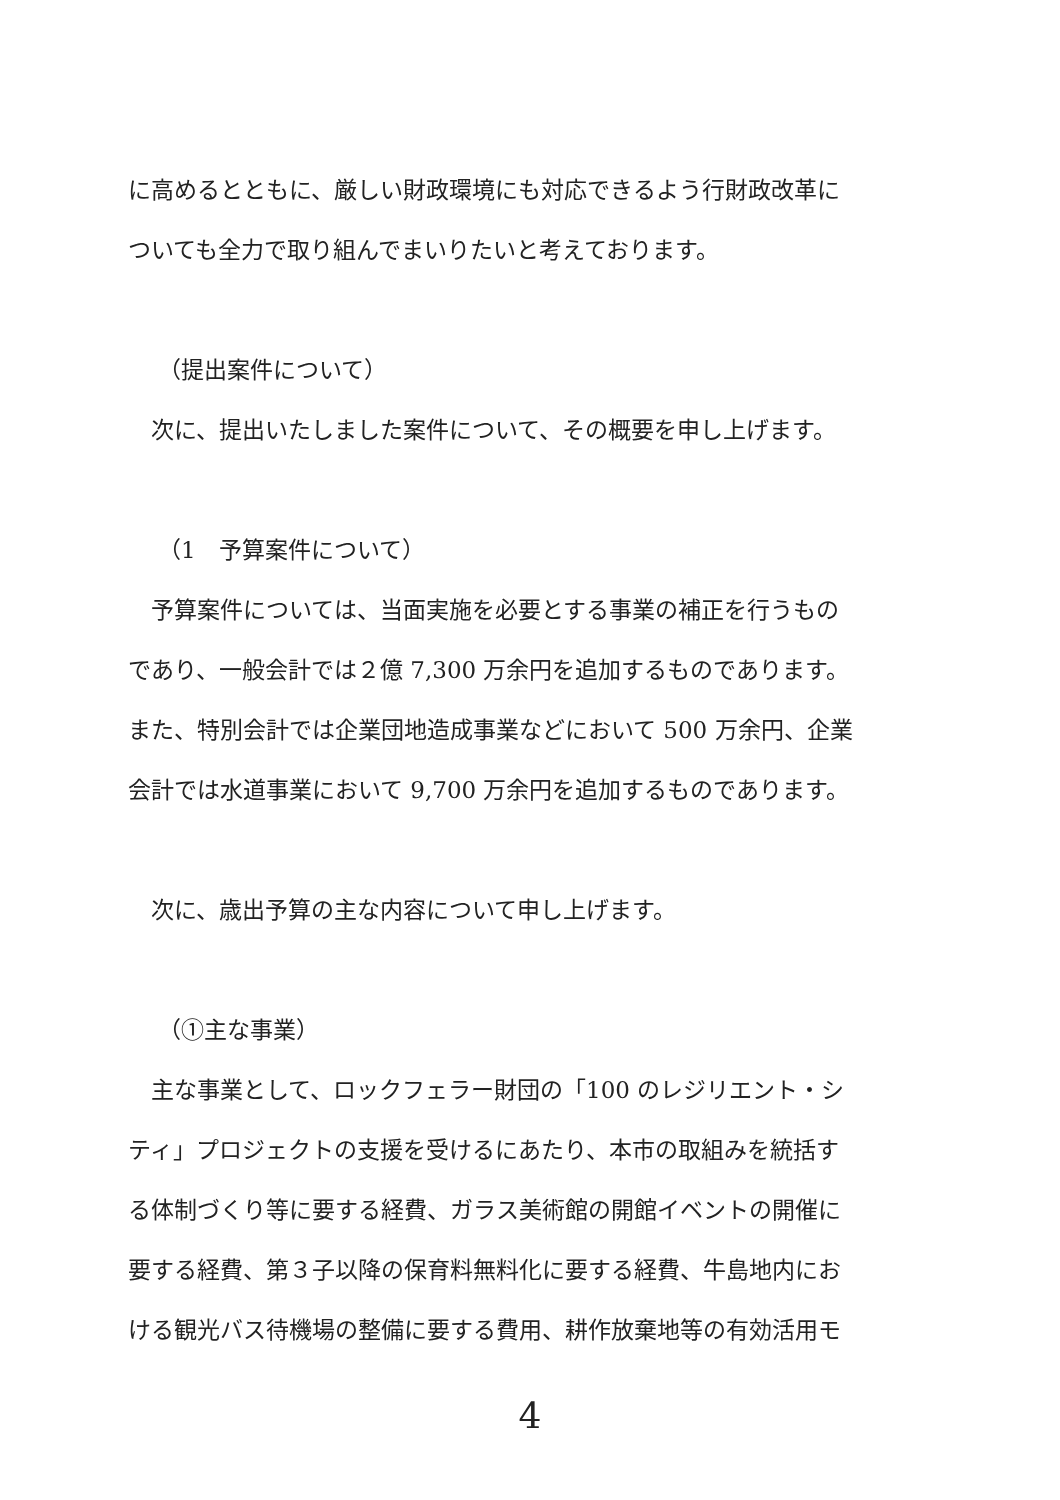に高めるとともに、厳しい財政環境にも対応できるよう行財政改革に
ついても全力で取り組んでまいりたいと考えております。
（提出案件について）
　次に、提出いたしました案件について、その概要を申し上げます。
（1　予算案件について）
　予算案件については、当面実施を必要とする事業の補正を行うもの
であり、一般会計では２億 7,300 万余円を追加するものであります。
また、特別会計では企業団地造成事業などにおいて 500 万余円、企業
会計では水道事業において 9,700 万余円を追加するものであります。
　次に、歳出予算の主な内容について申し上げます。
（①主な事業）
　主な事業として、ロックフェラー財団の「100 のレジリエント・シ
ティ」プロジェクトの支援を受けるにあたり、本市の取組みを統括す
る体制づくり等に要する経費、ガラス美術館の開館イベントの開催に
要する経費、第３子以降の保育料無料化に要する経費、牛島地内にお
ける観光バス待機場の整備に要する費用、耕作放棄地等の有効活用モ
4